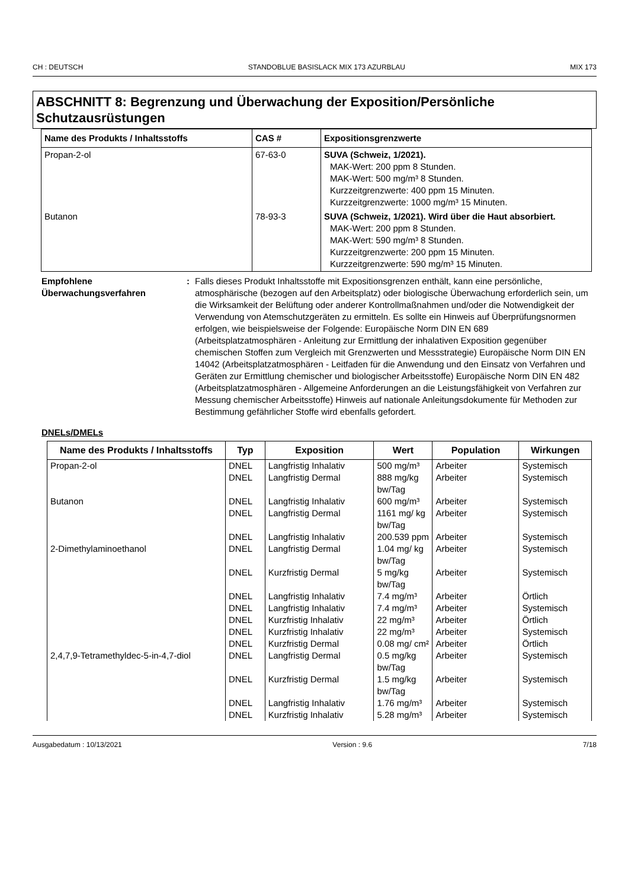CH : DEUTSCH STANDOBLUE BASISLACK MIX 173 AZURBLAU MIX 173
ABSCHNITT 8: Begrenzung und Überwachung der Exposition/Persönliche Schutzausrüstungen
| Name des Produkts / Inhaltsstoffs | CAS # | Expositionsgrenzwerte |
| --- | --- | --- |
| Propan-2-ol | 67-63-0 | SUVA (Schweiz, 1/2021). MAK-Wert: 200 ppm 8 Stunden. MAK-Wert: 500 mg/m³ 8 Stunden. Kurzzeitgrenzwerte: 400 ppm 15 Minuten. Kurzzeitgrenzwerte: 1000 mg/m³ 15 Minuten. |
| Butanon | 78-93-3 | SUVA (Schweiz, 1/2021). Wird über die Haut absorbiert. MAK-Wert: 200 ppm 8 Stunden. MAK-Wert: 590 mg/m³ 8 Stunden. Kurzzeitgrenzwerte: 200 ppm 15 Minuten. Kurzzeitgrenzwerte: 590 mg/m³ 15 Minuten. |
Empfohlene Überwachungsverfahren
: Falls dieses Produkt Inhaltsstoffe mit Expositionsgrenzen enthält, kann eine persönliche, atmosphärische (bezogen auf den Arbeitsplatz) oder biologische Überwachung erforderlich sein, um die Wirksamkeit der Belüftung oder anderer Kontrollmaßnahmen und/oder die Notwendigkeit der Verwendung von Atemschutzgeräten zu ermitteln. Es sollte ein Hinweis auf Überprüfungsnormen erfolgen, wie beispielsweise der Folgende: Europäische Norm DIN EN 689 (Arbeitsplatzatmosphären - Anleitung zur Ermittlung der inhalativen Exposition gegenüber chemischen Stoffen zum Vergleich mit Grenzwerten und Messstrategie) Europäische Norm DIN EN 14042 (Arbeitsplatzatmosphären - Leitfaden für die Anwendung und den Einsatz von Verfahren und Geräten zur Ermittlung chemischer und biologischer Arbeitsstoffe) Europäische Norm DIN EN 482 (Arbeitsplatzatmosphären - Allgemeine Anforderungen an die Leistungsfähigkeit von Verfahren zur Messung chemischer Arbeitsstoffe) Hinweis auf nationale Anleitungsdokumente für Methoden zur Bestimmung gefährlicher Stoffe wird ebenfalls gefordert.
DNELs/DMELs
| Name des Produkts / Inhaltsstoffs | Typ | Exposition | Wert | Population | Wirkungen |
| --- | --- | --- | --- | --- | --- |
| Propan-2-ol | DNEL | Langfristig Inhalativ | 500 mg/m³ | Arbeiter | Systemisch |
| | DNEL | Langfristig Dermal | 888 mg/kg bw/Tag | Arbeiter | Systemisch |
| Butanon | DNEL | Langfristig Inhalativ | 600 mg/m³ | Arbeiter | Systemisch |
| | DNEL | Langfristig Dermal | 1161 mg/ kg bw/Tag | Arbeiter | Systemisch |
| | DNEL | Langfristig Inhalativ | 200.539 ppm | Arbeiter | Systemisch |
| 2-Dimethylaminoethanol | DNEL | Langfristig Dermal | 1.04 mg/ kg bw/Tag | Arbeiter | Systemisch |
| | DNEL | Kurzfristig Dermal | 5 mg/kg bw/Tag | Arbeiter | Systemisch |
| | DNEL | Langfristig Inhalativ | 7.4 mg/m³ | Arbeiter | Örtlich |
| | DNEL | Langfristig Inhalativ | 7.4 mg/m³ | Arbeiter | Systemisch |
| | DNEL | Kurzfristig Inhalativ | 22 mg/m³ | Arbeiter | Örtlich |
| | DNEL | Kurzfristig Inhalativ | 22 mg/m³ | Arbeiter | Systemisch |
| | DNEL | Kurzfristig Dermal | 0.08 mg/ cm² | Arbeiter | Örtlich |
| 2,4,7,9-Tetramethyldec-5-in-4,7-diol | DNEL | Langfristig Dermal | 0.5 mg/kg bw/Tag | Arbeiter | Systemisch |
| | DNEL | Kurzfristig Dermal | 1.5 mg/kg bw/Tag | Arbeiter | Systemisch |
| | DNEL | Langfristig Inhalativ | 1.76 mg/m³ | Arbeiter | Systemisch |
| | DNEL | Kurzfristig Inhalativ | 5.28 mg/m³ | Arbeiter | Systemisch |
Ausgabedatum : 10/13/2021 Version : 9.6 7/18